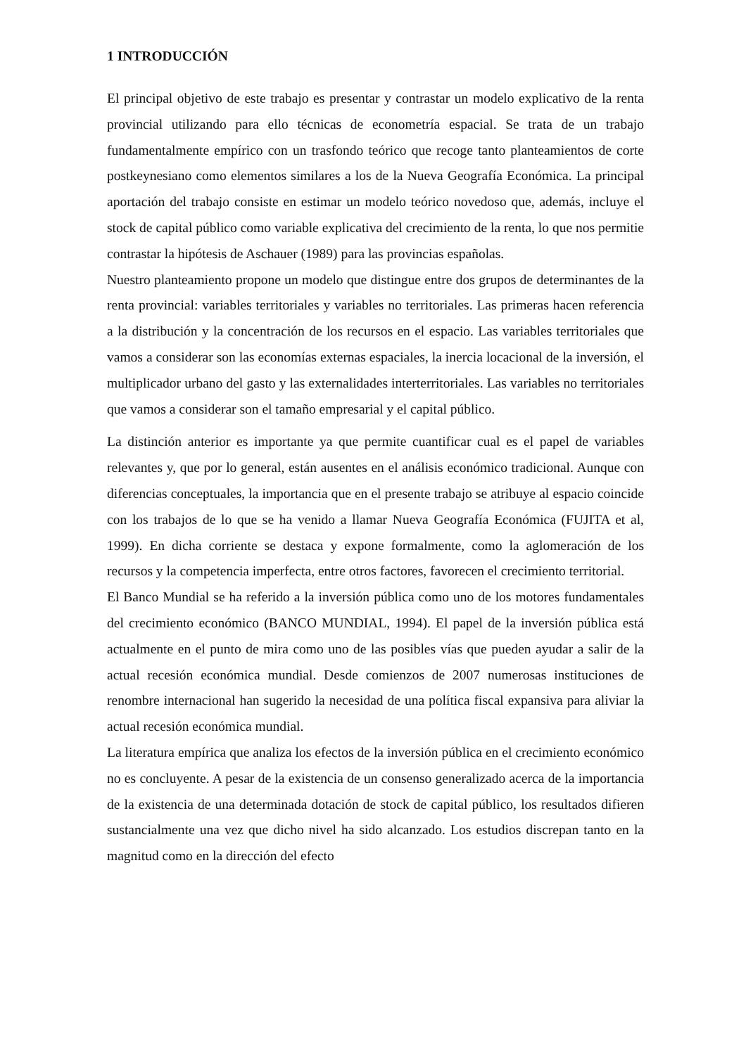1 INTRODUCCIÓN
El principal objetivo de este trabajo es presentar y contrastar un modelo explicativo de la renta provincial utilizando para ello técnicas de econometría espacial. Se trata de un trabajo fundamentalmente empírico con un trasfondo teórico que recoge tanto planteamientos de corte postkeynesiano como elementos similares a los de la Nueva Geografía Económica. La principal aportación del trabajo consiste en estimar un modelo teórico novedoso que, además, incluye el stock de capital público como variable explicativa del crecimiento de la renta, lo que nos permitie contrastar la hipótesis de Aschauer (1989) para las provincias españolas.
Nuestro planteamiento propone un modelo que distingue entre dos grupos de determinantes de la renta provincial: variables territoriales y variables no territoriales. Las primeras hacen referencia a la distribución y la concentración de los recursos en el espacio. Las variables territoriales que vamos a considerar son las economías externas espaciales, la inercia locacional de la inversión, el multiplicador urbano del gasto y las externalidades interterritoriales. Las variables no territoriales que vamos a considerar son el tamaño empresarial y el capital público.
La distinción anterior es importante ya que permite cuantificar cual es el papel de variables relevantes y, que por lo general, están ausentes en el análisis económico tradicional. Aunque con diferencias conceptuales, la importancia que en el presente trabajo se atribuye al espacio coincide con los trabajos de lo que se ha venido a llamar Nueva Geografía Económica (FUJITA et al, 1999). En dicha corriente se destaca y expone formalmente, como la aglomeración de los recursos y la competencia imperfecta, entre otros factores, favorecen el crecimiento territorial.
El Banco Mundial se ha referido a la inversión pública como uno de los motores fundamentales del crecimiento económico (BANCO MUNDIAL, 1994). El papel de la inversión pública está actualmente en el punto de mira como uno de las posibles vías que pueden ayudar a salir de la actual recesión económica mundial. Desde comienzos de 2007 numerosas instituciones de renombre internacional han sugerido la necesidad de una política fiscal expansiva para aliviar la actual recesión económica mundial.
La literatura empírica que analiza los efectos de la inversión pública en el crecimiento económico no es concluyente. A pesar de la existencia de un consenso generalizado acerca de la importancia de la existencia de una determinada dotación de stock de capital público, los resultados difieren sustancialmente una vez que dicho nivel ha sido alcanzado. Los estudios discrepan tanto en la magnitud como en la dirección del efecto